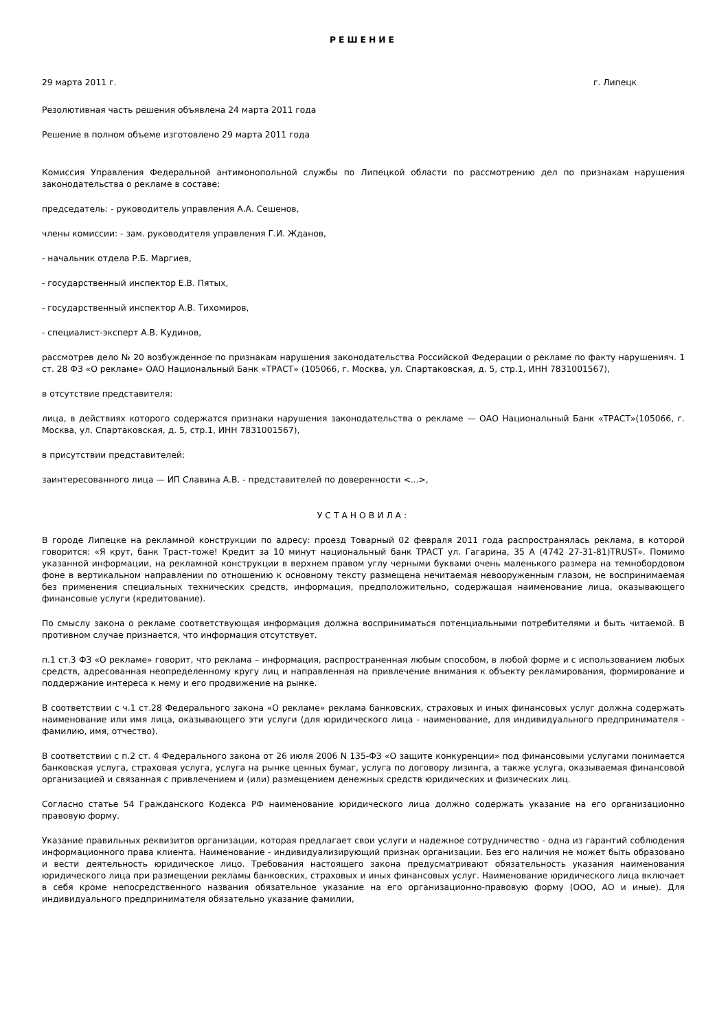РЕШЕНИЕ
29 марта 2011 г. г. Липецк
Резолютивная часть решения объявлена 24 марта 2011 года
Решение в полном объеме изготовлено 29 марта 2011 года
Комиссия Управления Федеральной антимонопольной службы по Липецкой области по рассмотрению дел по признакам нарушения законодательства о рекламе в составе:
председатель: - руководитель управления А.А. Сешенов,
члены комиссии: - зам. руководителя управления Г.И. Жданов,
- начальник отдела Р.Б. Маргиев,
- государственный инспектор Е.В. Пятых,
- государственный инспектор А.В. Тихомиров,
- специалист-эксперт А.В. Кудинов,
рассмотрев дело № 20 возбужденное по признакам нарушения законодательства Российской Федерации о рекламе по факту нарушенияч. 1 ст. 28 ФЗ «О рекламе» ОАО Национальный Банк «ТРАСТ» (105066, г. Москва, ул. Спартаковская, д. 5, стр.1, ИНН 7831001567),
в отсутствие представителя:
лица, в действиях которого содержатся признаки нарушения законодательства о рекламе — ОАО Национальный Банк «ТРАСТ»(105066, г. Москва, ул. Спартаковская, д. 5, стр.1, ИНН 7831001567),
в присутствии представителей:
заинтересованного лица — ИП Славина А.В. - представителей по доверенности <...>,
УСТАНОВИЛА:
В городе Липецке на рекламной конструкции по адресу: проезд Товарный 02 февраля 2011 года распространялась реклама, в которой говорится: «Я крут, банк Траст-тоже! Кредит за 10 минут национальный банк ТРАСТ ул. Гагарина, 35 А (4742 27-31-81)TRUST». Помимо указанной информации, на рекламной конструкции в верхнем правом углу черными буквами очень маленького размера на темнобордовом фоне в вертикальном направлении по отношению к основному тексту размещена нечитаемая невооруженным глазом, не воспринимаемая без применения специальных технических средств, информация, предположительно, содержащая наименование лица, оказывающего финансовые услуги (кредитование).
По смыслу закона о рекламе соответствующая информация должна восприниматься потенциальными потребителями и быть читаемой. В противном случае признается, что информация отсутствует.
п.1 ст.3 ФЗ «О рекламе» говорит, что реклама – информация, распространенная любым способом, в любой форме и с использованием любых средств, адресованная неопределенному кругу лиц и направленная на привлечение внимания к объекту рекламирования, формирование и поддержание интереса к нему и его продвижение на рынке.
В соответствии с ч.1 ст.28 Федерального закона «О рекламе» реклама банковских, страховых и иных финансовых услуг должна содержать наименование или имя лица, оказывающего эти услуги (для юридического лица - наименование, для индивидуального предпринимателя - фамилию, имя, отчество).
В соответствии с п.2 ст. 4 Федерального закона от 26 июля 2006 N 135-ФЗ «О защите конкуренции» под финансовыми услугами понимается банковская услуга, страховая услуга, услуга на рынке ценных бумаг, услуга по договору лизинга, а также услуга, оказываемая финансовой организацией и связанная с привлечением и (или) размещением денежных средств юридических и физических лиц.
Согласно статье 54 Гражданского Кодекса РФ наименование юридического лица должно содержать указание на его организационно правовую форму.
Указание правильных реквизитов организации, которая предлагает свои услуги и надежное сотрудничество - одна из гарантий соблюдения информационного права клиента. Наименование - индивидуализирующий признак организации. Без его наличия не может быть образовано и вести деятельность юридическое лицо. Требования настоящего закона предусматривают обязательность указания наименования юридического лица при размещении рекламы банковских, страховых и иных финансовых услуг. Наименование юридического лица включает в себя кроме непосредственного названия обязательное указание на его организационно-правовую форму (ООО, АО и иные). Для индивидуального предпринимателя обязательно указание фамилии,